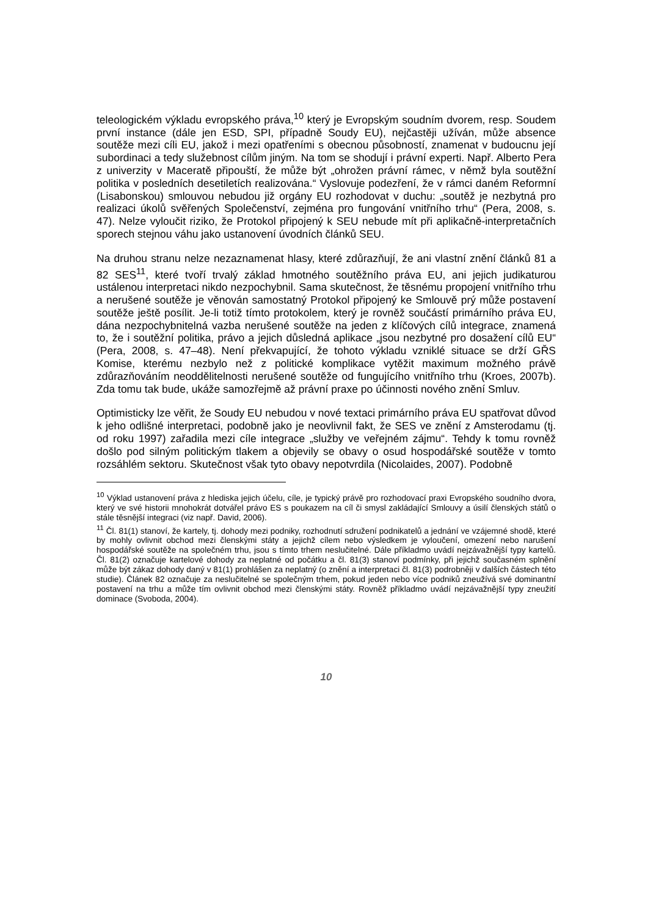teleologickém výkladu evropského práva,<sup>10</sup> který je Evropským soudním dvorem, resp. Soudem první instance (dále jen ESD, SPI, případně Soudy EU), nejčastěji užíván, může absence soutěže mezi cíli EU, jakož i mezi opatřeními s obecnou působností, znamenat v budoucnu její subordinaci a tedy služebnost cílům jiným. Na tom se shodují i právní experti. Např. Alberto Pera z univerzity v Maceratě připouští, že může být „ohrožen právní rámec, v němž byla soutěžní politika v posledních desetiletích realizována.“ Vyslovuje podezření, že v rámci daném Reformní (Lisabonskou) smlouvou nebudou již orgány EU rozhodovat v duchu: „soutěž je nezbytná pro realizaci úkolů svěřených Společenství, zejména pro fungování vnitřního trhu“ (Pera, 2008, s. 47). Nelze vyloučit riziko, že Protokol připojený k SEU nebude mít při aplikačně-interpretačních sporech stejnou váhu jako ustanovení úvodních článků SEU.
Na druhou stranu nelze nezaznamenat hlasy, které zdůrazňují, že ani vlastní znění článků 81 a 82 SES<sup>11</sup>, které tvoří trvalý základ hmotného soutěžního práva EU, ani jejich judikaturou ustálenou interpretaci nikdo nezpochybnil. Sama skutečnost, že těsnému propojení vnitřního trhu a nerušené soutěže je věnován samostatný Protokol připojený ke Smlouvě prý může postavení soutěže ještě posílit. Je-li totiž tímto protokolem, který je rovněž součástí primárního práva EU, dána nezpochybnitelná vazba nerušené soutěže na jeden z klíčových cílů integrace, znamená to, že i soutěžní politika, právo a jejich důsledná aplikace „jsou nezbytné pro dosažení cílů EU“ (Pera, 2008, s. 47–48). Není překvapující, že tohoto výkladu vzniklé situace se drží GŘS Komise, kterému nezbylo než z politické komplikace vytěžit maximum možného právě zdůrazňováním neoddělitelnosti nerušené soutěže od fungujícího vnitřního trhu (Kroes, 2007b). Zda tomu tak bude, ukáže samozřejmě až právní praxe po účinnosti nového znění Smluv.
Optimisticky lze věřit, že Soudy EU nebudou v nové textaci primárního práva EU spatřovat důvod k jeho odlišné interpretaci, podobně jako je neovlivnil fakt, že SES ve znění z Amsterodamu (tj. od roku 1997) zařadila mezi cíle integrace „služby ve veřejném zájmu“. Tehdy k tomu rovněž došlo pod silným politickým tlakem a objevily se obavy o osud hospodářské soutěže v tomto rozsáhlém sektoru. Skutečnost však tyto obavy nepotvrdila (Nicolaides, 2007). Podobně
<sup>10</sup> Výklad ustanovení práva z hlediska jejich účelu, cíle, je typický právě pro rozhodovací praxi Evropského soudního dvora, který ve své historii mnohokrát dotvářel právo ES s poukazem na cíl či smysl zakládající Smlouvy a úsilí členských států o stále těsnější integraci (viz např. David, 2006).
<sup>11</sup> Čl. 81(1) stanoví, že kartely, tj. dohody mezi podniky, rozhodnutí sdružení podnikatelů a jednání ve vzájemné shodě, které by mohly ovlivnit obchod mezi členskými státy a jejichž cílem nebo výsledkem je vyloučení, omezení nebo narušení hospodářské soutěže na společném trhu, jsou s tímto trhem neslučitelné. Dále příkladmo uvádí nejzávažnější typy kartelů. Čl. 81(2) označuje kartelové dohody za neplatné od počátku a čl. 81(3) stanoví podmínky, při jejichž současném splnění může být zákaz dohody daný v 81(1) prohlášen za neplatný (o znění a interpretaci čl. 81(3) podrobněji v dalších částech této studie). Článek 82 označuje za neslučitelné se společným trhem, pokud jeden nebo více podniků zneužívá své dominantní postavení na trhu a může tím ovlivnit obchod mezi členskými státy. Rovněž příkladmo uvádí nejzávažnější typy zneužití dominace (Svoboda, 2004).
10